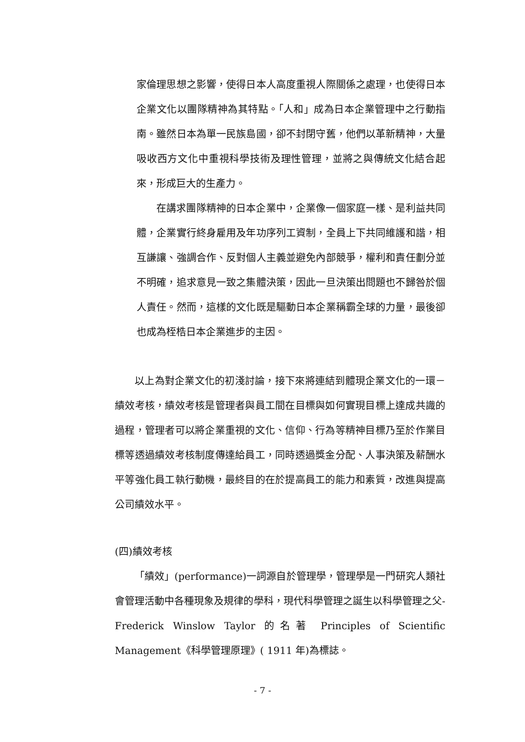家倫理思想之影響，使得日本人高度重視人際關係之處理，也使得日本企業文化以團隊精神為其特點。「人和」成為日本企業管理中之行動指南。雖然日本為單一民族島國，卻不封閉守舊，他們以革新精神，大量吸收西方文化中重視科學技術及理性管理，並將之與傳統文化結合起來，形成巨大的生產力。
在講求團隊精神的日本企業中，企業像一個家庭一樣、是利益共同體，企業實行終身雇用及年功序列工資制，全員上下共同維護和諧，相互謙讓、強調合作、反對個人主義並避免內部競爭，權利和責任劃分並不明確，追求意見一致之集體決策，因此一旦決策出問題也不歸咎於個人責任。然而，這樣的文化既是驅動日本企業稱霸全球的力量，最後卻也成為桎梏日本企業進步的主因。
以上為對企業文化的初淺討論，接下來將連結到體現企業文化的一環－績效考核，績效考核是管理者與員工間在目標與如何實現目標上達成共識的過程，管理者可以將企業重視的文化、信仰、行為等精神目標乃至於作業目標等透過績效考核制度傳達給員工，同時透過獎金分配、人事決策及薪酬水平等強化員工執行動機，最終目的在於提高員工的能力和素質，改進與提高公司績效水平。
(四)績效考核
「績效」(performance)一詞源自於管理學，管理學是一門研究人類社會管理活動中各種現象及規律的學科，現代科學管理之誕生以科學管理之父-Frederick Winslow Taylor 的名著 Principles of Scientific Management《科學管理原理》( 1911 年)為標誌。
- 7 -